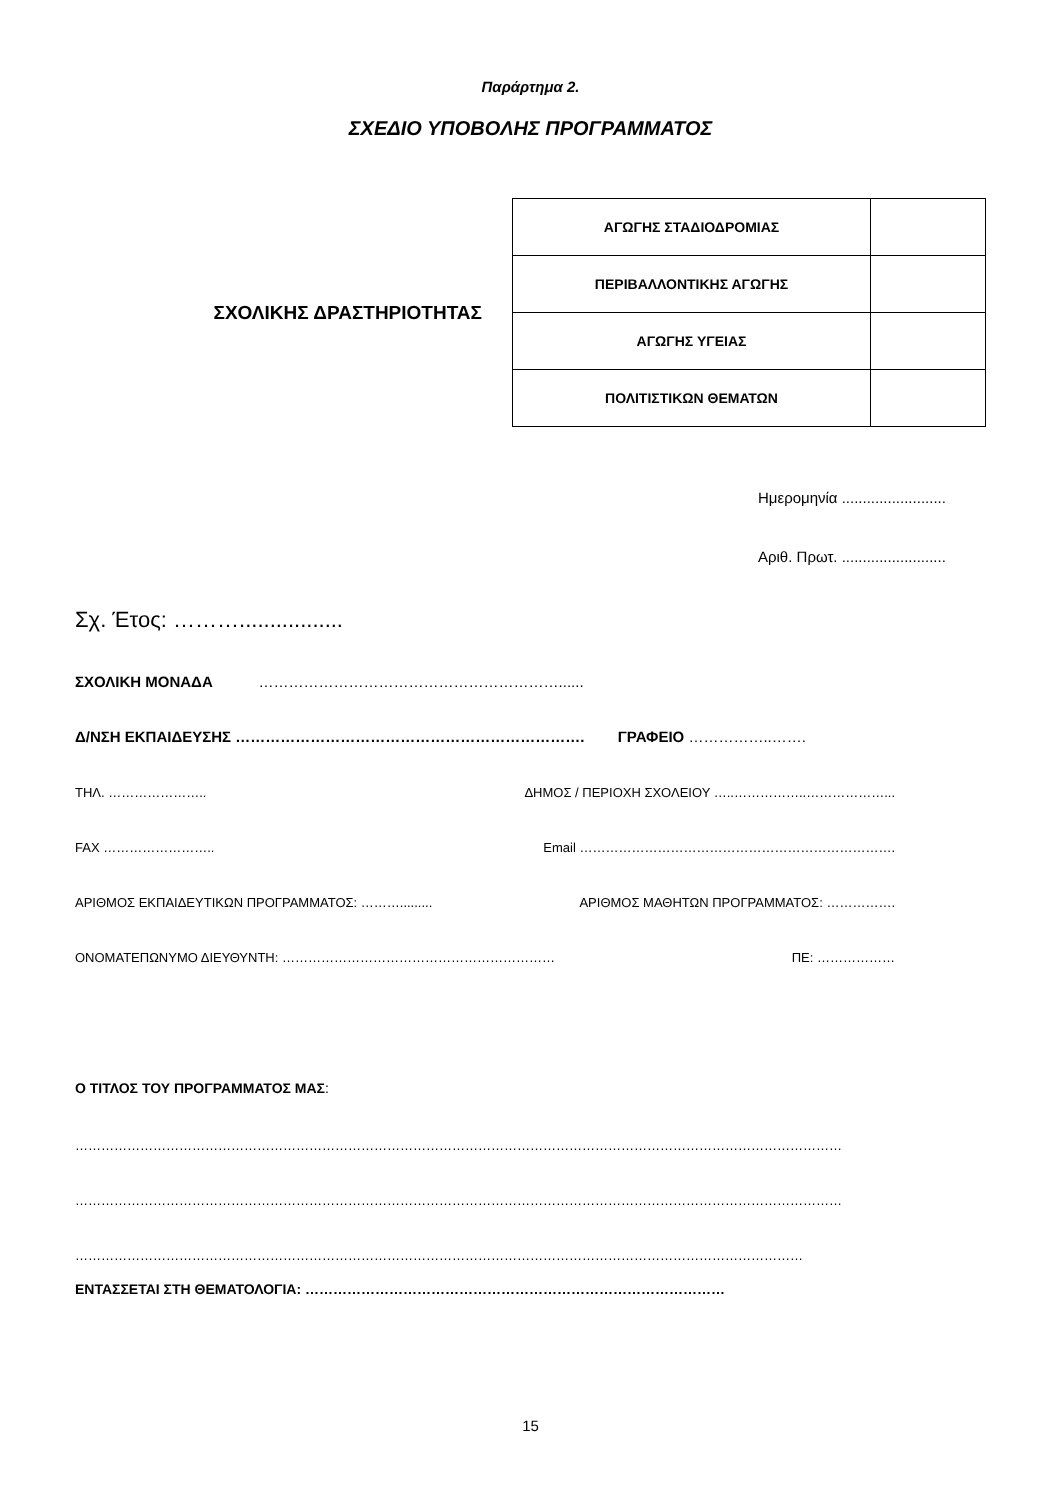Παράρτημα 2.
ΣΧΕΔΙΟ ΥΠΟΒΟΛΗΣ ΠΡΟΓΡΑΜΜΑΤΟΣ
ΣΧΟΛΙΚΗΣ ΔΡΑΣΤΗΡΙΟΤΗΤΑΣ
| ΑΓΩΓΗΣ ΣΤΑΔΙΟΔΡΟΜΙΑΣ | |
| ΠΕΡΙΒΑΛΛΟΝΤΙΚΗΣ ΑΓΩΓΗΣ | |
| ΑΓΩΓΗΣ ΥΓΕΙΑΣ | |
| ΠΟΛΙΤΙΣΤΙΚΩΝ ΘΕΜΑΤΩΝ | |
Ημερομηνία .........................
Αριθ. Πρωτ. .........................
Σχ. Έτος: ……….................
ΣΧΟΛΙΚΗ ΜΟΝΑΔΑ ……………………………………………………......
Δ/ΝΣΗ ΕΚΠΑΙΔΕΥΣΗΣ ……………………………………………………………. ΓΡΑΦΕΙΟ ……………..…….
ΤΗΛ. ………………….. ΔΗΜΟΣ / ΠΕΡΙΟΧΗ ΣΧΟΛΕΙΟΥ …..……………..………………...
FAX …………………….. Email ……………………………………………………………….
ΑΡΙΘΜΟΣ ΕΚΠΑΙΔΕΥΤΙΚΩΝ ΠΡΟΓΡΑΜΜΑΤΟΣ: ………......... ΑΡΙΘΜΟΣ ΜΑΘΗΤΩΝ ΠΡΟΓΡΑΜΜΑΤΟΣ: …………….
ΟΝΟΜΑΤΕΠΩΝΥΜΟ ΔΙΕΥΘΥΝΤΗ: ……………………………………………………… ΠΕ: ………………
Ο ΤΙΤΛΟΣ ΤΟΥ ΠΡΟΓΡΑΜΜΑΤΟΣ ΜΑΣ:
……………………………………………………………………………………………………………………………………………………………
……………………………………………………………………………………………………………………………………………………………
……………………………………………………………………………………………………………………………………………………
ΕΝΤΑΣΣΕΤΑΙ ΣΤΗ ΘΕΜΑΤΟΛΟΓΙΑ: ………………………………………………………………………………
15